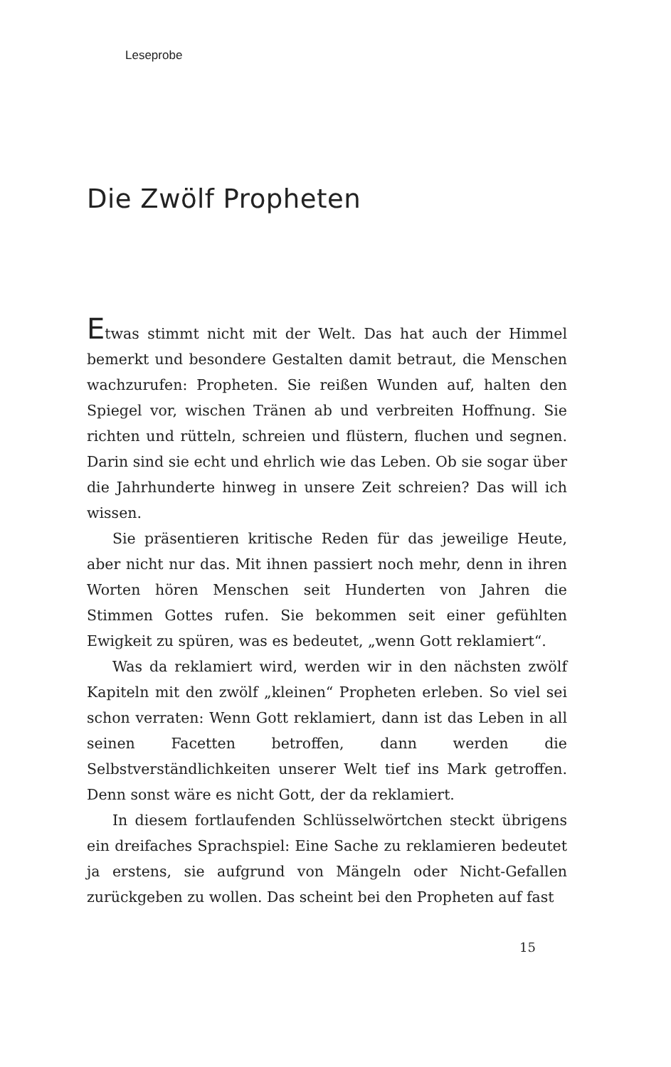Leseprobe
Die Zwölf Propheten
Etwas stimmt nicht mit der Welt. Das hat auch der Himmel bemerkt und besondere Gestalten damit betraut, die Menschen wachzurufen: Propheten. Sie reißen Wunden auf, halten den Spiegel vor, wischen Tränen ab und verbreiten Hoffnung. Sie richten und rütteln, schreien und flüstern, fluchen und segnen. Darin sind sie echt und ehrlich wie das Leben. Ob sie sogar über die Jahrhunderte hinweg in unsere Zeit schreien? Das will ich wissen.
Sie präsentieren kritische Reden für das jeweilige Heute, aber nicht nur das. Mit ihnen passiert noch mehr, denn in ihren Worten hören Menschen seit Hunderten von Jahren die Stimmen Gottes rufen. Sie bekommen seit einer gefühlten Ewigkeit zu spüren, was es bedeutet, „wenn Gott reklamiert“.
Was da reklamiert wird, werden wir in den nächsten zwölf Kapiteln mit den zwölf „kleinen“ Propheten erleben. So viel sei schon verraten: Wenn Gott reklamiert, dann ist das Leben in all seinen Facetten betroffen, dann werden die Selbstverständlichkeiten unserer Welt tief ins Mark getroffen. Denn sonst wäre es nicht Gott, der da reklamiert.
In diesem fortlaufenden Schlüsselwörtchen steckt übrigens ein dreifaches Sprachspiel: Eine Sache zu reklamieren bedeutet ja erstens, sie aufgrund von Mängeln oder Nicht-Gefallen zurückgeben zu wollen. Das scheint bei den Propheten auf fast
15